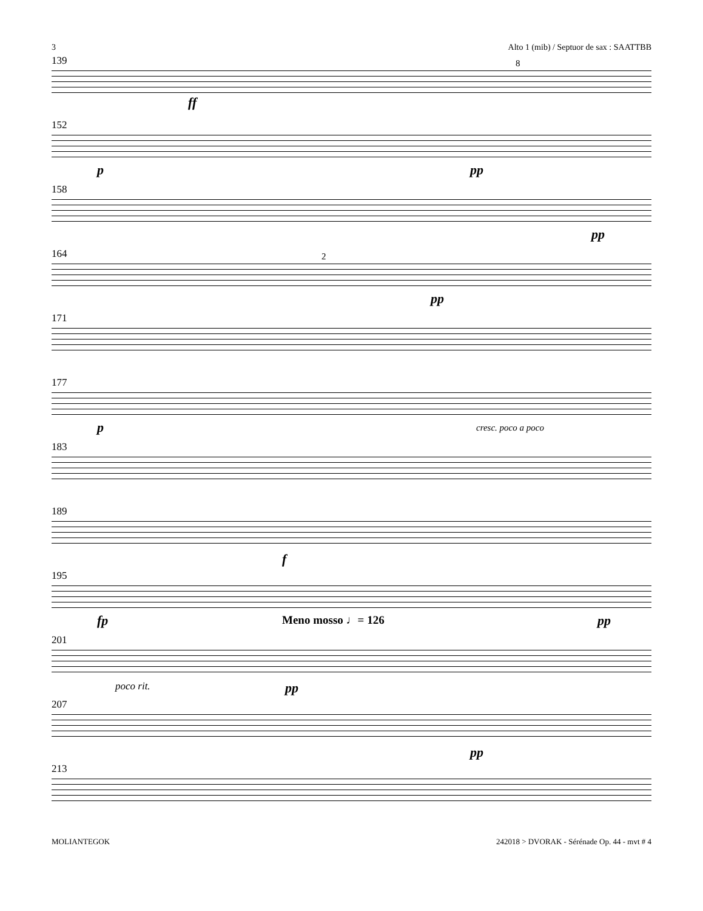3 Alto 1 (mib) / Septuor de sax : SAATTBB
139
8
ff
152
p pp
158
pp
164
2
pp
171
177
p cresc. poco a poco
183
189
f
195
fp pp
201
Meno mosso ♩= 126
poco rit. pp
207
pp
213
MOLIANTEGOK 242018 > DVORAK - Sérénade Op. 44 - mvt # 4